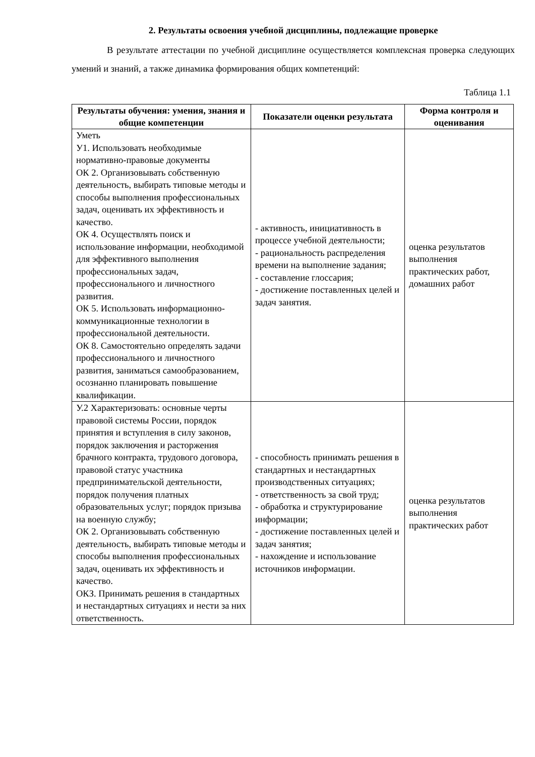2. Результаты освоения учебной дисциплины, подлежащие проверке
В результате аттестации по учебной дисциплине осуществляется комплексная проверка следующих умений и знаний, а также динамика формирования общих компетенций:
Таблица 1.1
| Результаты обучения: умения, знания и общие компетенции | Показатели оценки результата | Форма контроля и оценивания |
| --- | --- | --- |
| Уметь У1. Использовать необходимые нормативно-правовые документы ОК 2. Организовывать собственную деятельность, выбирать типовые методы и способы выполнения профессиональных задач, оценивать их эффективность и качество. ОК 4. Осуществлять поиск и использование информации, необходимой для эффективного выполнения профессиональных задач, профессионального и личностного развития. ОК 5. Использовать информационно-коммуникационные технологии в профессиональной деятельности. ОК 8. Самостоятельно определять задачи профессионального и личностного развития, заниматься самообразованием, осознанно планировать повышение квалификации. | - активность, инициативность в процессе учебной деятельности; - рациональность распределения времени на выполнение задания; - составление глоссария; - достижение поставленных целей и задач занятия. | оценка результатов выполнения практических работ, домашних работ |
| У.2 Характеризовать: основные черты правовой системы России, порядок принятия и вступления в силу законов, порядок заключения и расторжения брачного контракта, трудового договора, правовой статус участника предпринимательской деятельности, порядок получения платных образовательных услуг; порядок призыва на военную службу; ОК 2. Организовывать собственную деятельность, выбирать типовые методы и способы выполнения профессиональных задач, оценивать их эффективность и качество. ОКЗ. Принимать решения в стандартных и нестандартных ситуациях и нести за них ответственность. | - способность принимать решения в стандартных и нестандартных производственных ситуациях; - ответственность за свой труд; - обработка и структурирование информации; - достижение поставленных целей и задач занятия; - нахождение и использование источников информации. | оценка результатов выполнения практических работ |